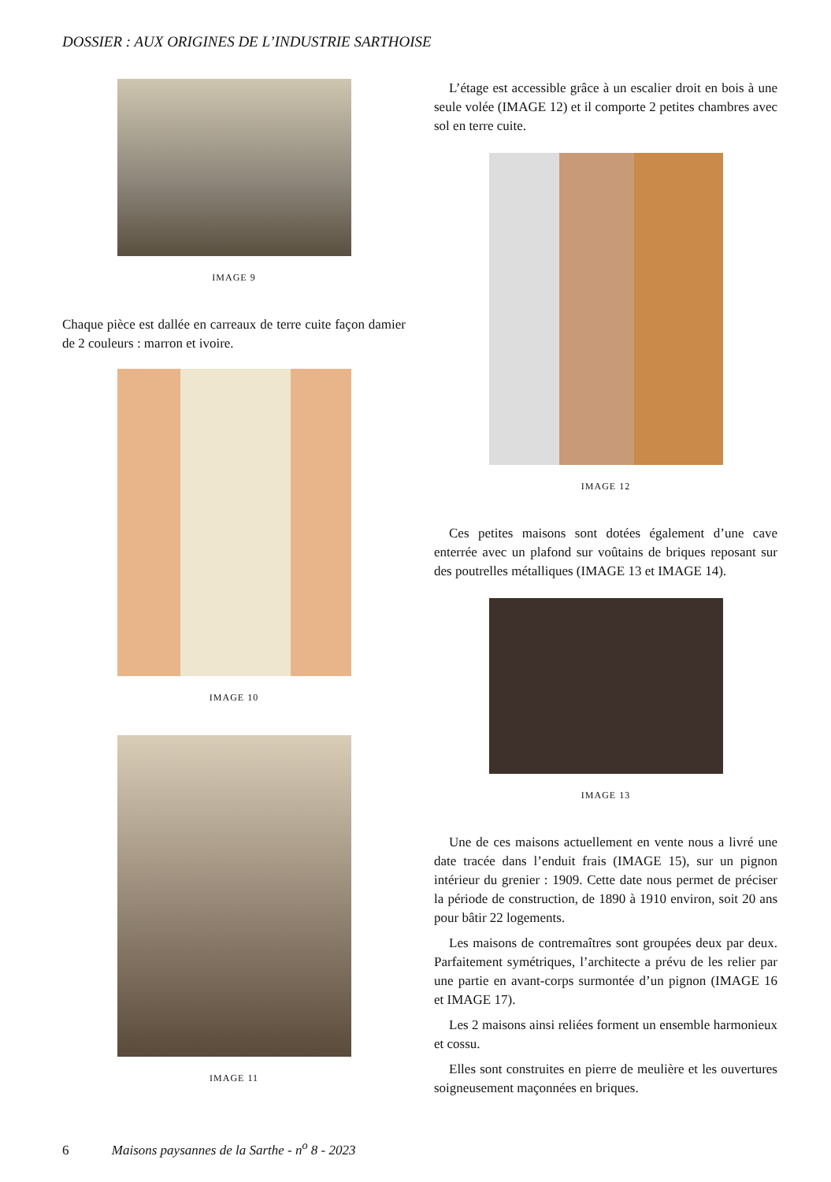DOSSIER : AUX ORIGINES DE L’INDUSTRIE SARTHOISE
IMAGE 9
Chaque pièce est dallée en carreaux de terre cuite façon damier de 2 couleurs : marron et ivoire.
IMAGE 10
IMAGE 11
L’étage est accessible grâce à un escalier droit en bois à une seule volée (IMAGE 12) et il comporte 2 petites chambres avec sol en terre cuite.
IMAGE 12
Ces petites maisons sont dotées également d’une cave enterrée avec un plafond sur voûtains de briques reposant sur des poutrelles métalliques (IMAGE 13 et IMAGE 14).
IMAGE 13
Une de ces maisons actuellement en vente nous a livré une date tracée dans l’enduit frais (IMAGE 15), sur un pignon intérieur du grenier : 1909. Cette date nous permet de préciser la période de construction, de 1890 à 1910 environ, soit 20 ans pour bâtir 22 logements.
Les maisons de contremaîtres sont groupées deux par deux. Parfaitement symétriques, l’architecte a prévu de les relier par une partie en avant-corps surmontée d’un pignon (IMAGE 16 et IMAGE 17).
Les 2 maisons ainsi reliées forment un ensemble harmonieux et cossu.
Elles sont construites en pierre de meulière et les ouvertures soigneusement maçonnées en briques.
6 Maisons paysannes de la Sarthe - n<sup>o</sup> 8 - 2023